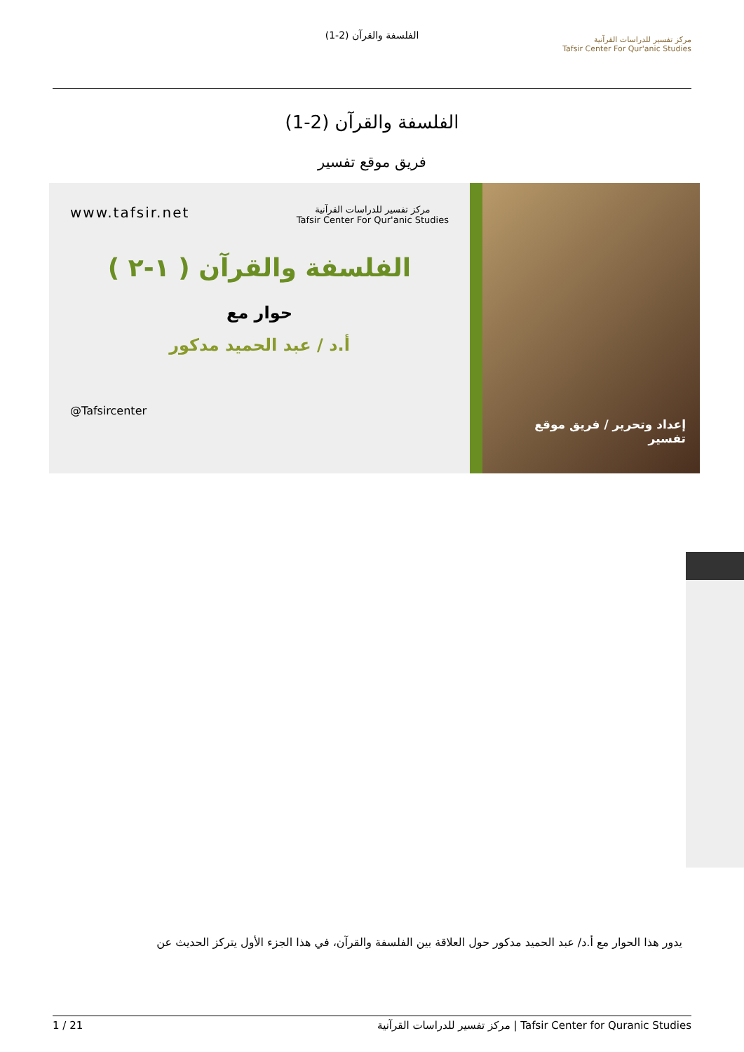الفلسفة والقرآن (2-1)
مركز تفسير للدراسات القرآنية
Tafsir Center For Qur'anic Studies
الفلسفة والقرآن (2-1)
فريق موقع تفسير
إعداد وتحرير / فريق موقع تفسير
مركز تفسير للدراسات القرآنية
Tafsir Center For Qur'anic Studies www.tafsir.net
الفلسفة والقرآن ( ١-٢ )
حوار مع
أ.د / عبد الحميد مدكور
@Tafsircenter
يدور هذا الحوار مع أ.د/ عبد الحميد مدكور حول العلاقة بين الفلسفة والقرآن، في هذا الجزء الأول يتركز الحديث عن
1 / 21 مركز تفسير للدراسات القرآنية | Tafsir Center for Quranic Studies